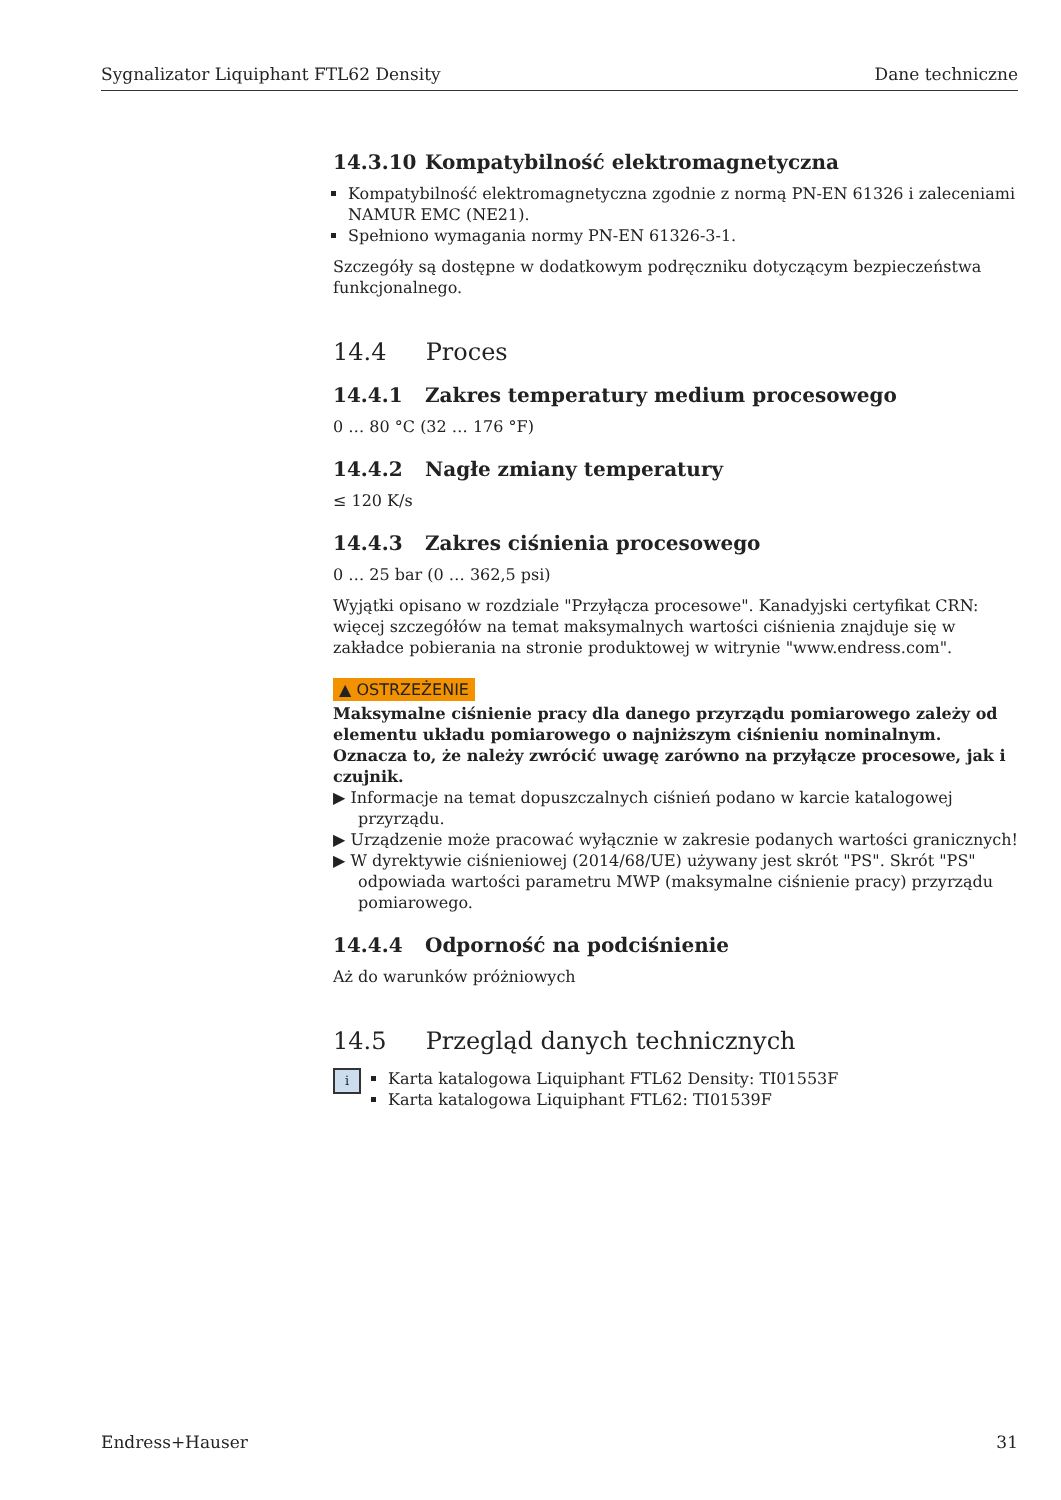Sygnalizator Liquiphant FTL62 Density Dane techniczne
14.3.10 Kompatybilność elektromagnetyczna
Kompatybilność elektromagnetyczna zgodnie z normą PN-EN 61326 i zaleceniami NAMUR EMC (NE21).
Spełniono wymagania normy PN-EN 61326-3-1.
Szczegóły są dostępne w dodatkowym podręczniku dotyczącym bezpieczeństwa funkcjonalnego.
14.4 Proces
14.4.1 Zakres temperatury medium procesowego
0 … 80 °C (32 … 176 °F)
14.4.2 Nagłe zmiany temperatury
≤ 120 K/s
14.4.3 Zakres ciśnienia procesowego
0 … 25 bar (0 … 362,5 psi)
Wyjątki opisano w rozdziale "Przyłącza procesowe". Kanadyjski certyfikat CRN: więcej szczegółów na temat maksymalnych wartości ciśnienia znajduje się w zakładce pobierania na stronie produktowej w witrynie "www.endress.com".
▲ OSTRZEŻENIE
Maksymalne ciśnienie pracy dla danego przyrządu pomiarowego zależy od elementu układu pomiarowego o najniższym ciśnieniu nominalnym. Oznacza to, że należy zwrócić uwagę zarówno na przyłącze procesowe, jak i czujnik.
▶ Informacje na temat dopuszczalnych ciśnień podano w karcie katalogowej przyrządu.
▶ Urządzenie może pracować wyłącznie w zakresie podanych wartości granicznych!
▶ W dyrektywie ciśnieniowej (2014/68/UE) używany jest skrót "PS". Skrót "PS" odpowiada wartości parametru MWP (maksymalne ciśnienie pracy) przyrządu pomiarowego.
14.4.4 Odporność na podciśnienie
Aż do warunków próżniowych
14.5 Przegląd danych technicznych
i
Karta katalogowa Liquiphant FTL62 Density: TI01553F
Karta katalogowa Liquiphant FTL62: TI01539F
Endress+Hauser 31